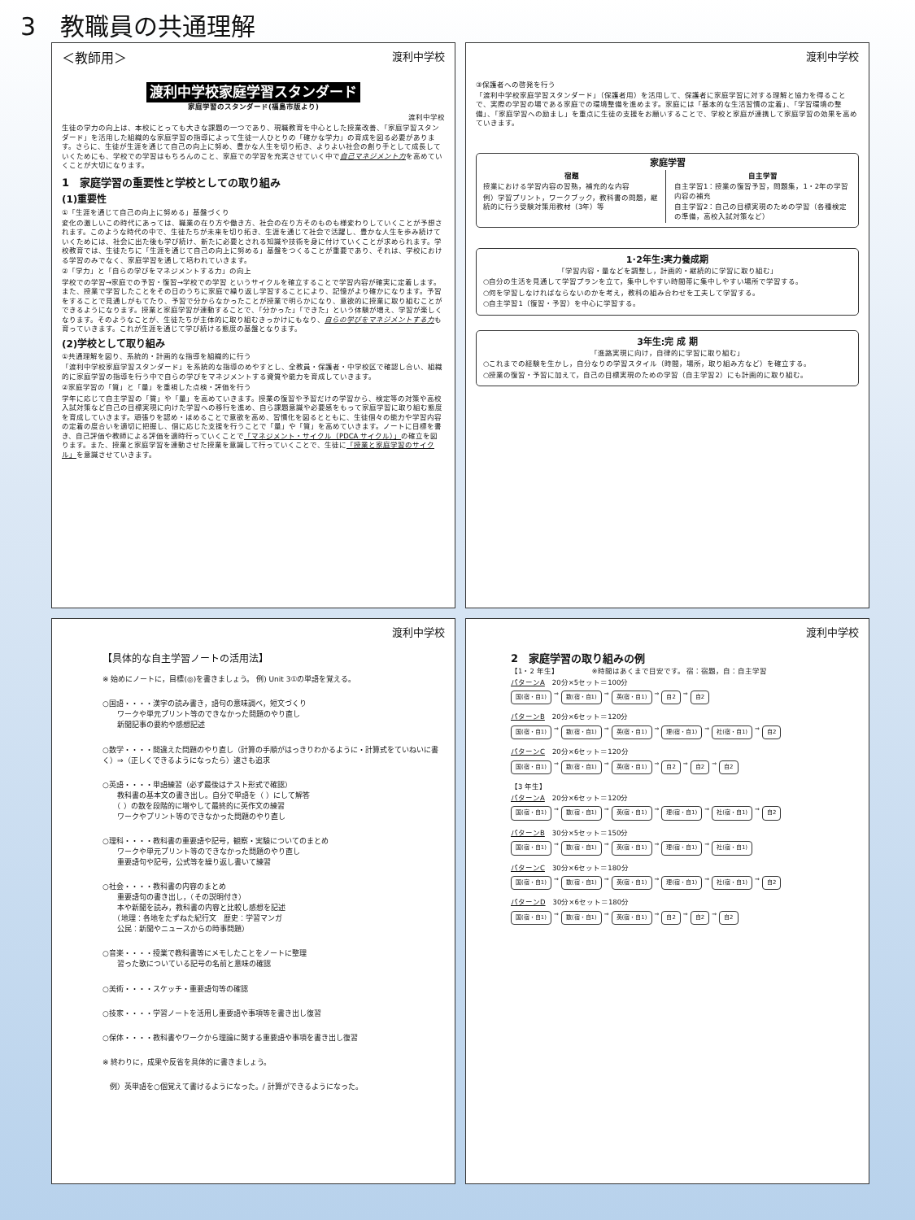3　教職員の共通理解
＜教師用＞ 渡利中学校
渡利中学校家庭学習スタンダード
家庭学習のスタンダード(福島市版より)
渡利中学校
生徒の学力の向上は、本校にとっても大きな課題の一つであり、現職教育を中心とした授業改善、「家庭学習スタンダード」を活用した組織的な家庭学習の指導によって生徒一人ひとりの「確かな学力」の育成を図る必要があります。さらに、生徒が生涯を通じて自己の向上に努め、豊かな人生を切り拓き、よりよい社会の創り手として成長していくためにも、学校での学習はもちろんのこと、家庭での学習を充実させていく中で自己マネジメント力を高めていくことが大切になります。
1　家庭学習の重要性と学校としての取り組み
(1)重要性
①「生涯を通じて自己の向上に努める」基盤づくり
変化の激しいこの時代にあっては、職業の在り方や働き方、社会の在り方そのものも様変わりしていくことが予想されます。このような時代の中で、生徒たちが未来を切り拓き、生涯を通じて社会で活躍し、豊かな人生を歩み続けていくためには、社会に出た後も学び続け、新たに必要とされる知識や技術を身に付けていくことが求められます。学校教育では、生徒たちに「生涯を通じて自己の向上に努める」基盤をつくることが重要であり、それは、学校における学習のみでなく、家庭学習を通して培われていきます。
②「学力」と「自らの学びをマネジメントする力」の向上
学校での学習→家庭での予習・復習→学校での学習 というサイクルを確立することで学習内容が確実に定着します。また、授業で学習したことをその日のうちに家庭で繰り返し学習することにより、記憶がより確かになります。予習をすることで見通しがもてたり、予習で分からなかったことが授業で明らかになり、意欲的に授業に取り組むことができるようになります。授業と家庭学習が連動することで、「分かった」「できた」という体験が増え、学習が楽しくなります。そのようなことが、生徒たちが主体的に取り組むきっかけにもなり、自らの学びをマネジメントする力も育っていきます。これが生涯を通じて学び続ける態度の基盤となります。
(2)学校として取り組み
①共通理解を図り、系統的・計画的な指導を組織的に行う
「渡利中学校家庭学習スタンダード」を系統的な指導のめやすとし、全教員・保護者・中学校区で確認し合い、組織的に家庭学習の指導を行う中で自らの学びをマネジメントする資質や能力を育成していきます。
②家庭学習の「質」と「量」を重視した点検・評価を行う
学年に応じて自主学習の「質」や「量」を高めていきます。授業の復習や予習だけの学習から、検定等の対策や高校入試対策など自己の目標実現に向けた学習への移行を進め、自ら課題意識や必要感をもって家庭学習に取り組む態度を育成していきます。頑張りを認め・ほめることで意欲を高め、習慣化を図るとともに、生徒個々の能力や学習内容の定着の度合いを適切に把握し、個に応じた支援を行うことで「量」や「質」を高めていきます。ノートに目標を書き、自己評価や教師による評価を適時行っていくことで「マネジメント・サイクル（PDCA サイクル）」の確立を図ります。また、授業と家庭学習を連動させた授業を意識して行っていくことで、生徒に「授業と家庭学習のサイクル」を意識させていきます。
渡利中学校
③保護者への啓発を行う
「渡利中学校家庭学習スタンダード」（保護者用）を活用して、保護者に家庭学習に対する理解と協力を得ることで、実際の学習の場である家庭での環境整備を進めます。家庭には「基本的な生活習慣の定着」、「学習環境の整備」、「家庭学習への励まし」を重点に生徒の支援をお願いすることで、学校と家庭が連携して家庭学習の効果を高めていきます。
家庭学習
宿題
授業における学習内容の習熟，補充的な内容
例）学習プリント，ワークブック，教科書の問題，継続的に行う受験対策用教材（3年）等
自主学習
自主学習1：授業の復習予習，問題集，1・2年の学習内容の補充
自主学習2：自己の目標実現のための学習（各種検定の準備，高校入試対策など）
1･2年生:実力養成期
「学習内容・量などを調整し，計画的・継続的に学習に取り組む」
○自分の生活を見通して学習プランを立て，集中しやすい時間帯に集中しやすい場所で学習する。
○何を学習しなければならないのかを考え，教科の組み合わせを工夫して学習する。
○自主学習1（復習・予習）を中心に学習する。
3年生:完 成 期
「進路実現に向け，自律的に学習に取り組む」
○これまでの経験を生かし，自分なりの学習スタイル（時間，場所，取り組み方など）を確立する。
○授業の復習・予習に加えて，自己の目標実現のための学習（自主学習2）にも計画的に取り組む。
渡利中学校
【具体的な自主学習ノートの活用法】
※ 始めにノートに，目標(◎)を書きましょう。 例) Unit 3①の単語を覚える。
○国語・・・・漢字の読み書き，語句の意味調べ，短文づくり
　　ワークや単元プリント等のできなかった問題のやり直し
　　新聞記事の要約や感想記述
○数学・・・・間違えた問題のやり直し（計算の手順がはっきりわかるように・計算式をていねいに書く）⇒（正しくできるようになったら）速さも追求
○英語・・・・単語練習（必ず最後はテスト形式で確認）
　　教科書の基本文の書き出し。自分で単語を（ ）にして解答
　　（ ）の数を段階的に増やして最終的に英作文の練習
　　ワークやプリント等のできなかった問題のやり直し
○理科・・・・教科書の重要語や記号，観察・実験についてのまとめ
　　ワークや単元プリント等のできなかった問題のやり直し
　　重要語句や記号，公式等を繰り返し書いて練習
○社会・・・・教科書の内容のまとめ
　　重要語句の書き出し，（その説明付き）
　　本や新聞を読み，教科書の内容と比較し感想を記述
　　（地理：各地をたずねた紀行文　歴史：学習マンガ
　　公民：新聞やニュースからの時事問題）
○音楽・・・・授業で教科書等にメモしたことをノートに整理
　　習った歌についている記号の名前と意味の確認
○美術・・・・スケッチ・重要語句等の確認
○技家・・・・学習ノートを活用し重要語や事項等を書き出し復習
○保体・・・・教科書やワークから理論に関する重要語や事項を書き出し復習
※ 終わりに，成果や反省を具体的に書きましょう。
　例）英単語を○個覚えて書けるようになった。/ 計算ができるようになった。
渡利中学校
2　家庭学習の取り組みの例
【1・2 年生】　　　　　※時間はあくまで目安です。 宿：宿題，自：自主学習
パターンA　20分×5セット＝100分
国(宿・自1) ⇒ 数(宿・自1) ⇒ 英(宿・自1) ⇒ 自2 ⇒ 自2
パターンB　20分×6セット＝120分
国(宿・自1) ⇒ 数(宿・自1) ⇒ 英(宿・自1) ⇒ 理(宿・自1) ⇒ 社(宿・自1) ⇒ 自2
パターンC　20分×6セット＝120分
国(宿・自1) ⇒ 数(宿・自1) ⇒ 英(宿・自1) ⇒ 自2 ⇒ 自2 ⇒ 自2
【3 年生】
パターンA　20分×6セット＝120分
国(宿・自1) ⇒ 数(宿・自1) ⇒ 英(宿・自1) ⇒ 理(宿・自1) ⇒ 社(宿・自1) ⇒ 自2
パターンB　30分×5セット＝150分
国(宿・自1) ⇒ 数(宿・自1) ⇒ 英(宿・自1) ⇒ 理(宿・自1) ⇒ 社(宿・自1)
パターンC　30分×6セット＝180分
国(宿・自1) ⇒ 数(宿・自1) ⇒ 英(宿・自1) ⇒ 理(宿・自1) ⇒ 社(宿・自1) ⇒ 自2
パターンD　30分×6セット＝180分
国(宿・自1) ⇒ 数(宿・自1) ⇒ 英(宿・自1) ⇒ 自2 ⇒ 自2 ⇒ 自2